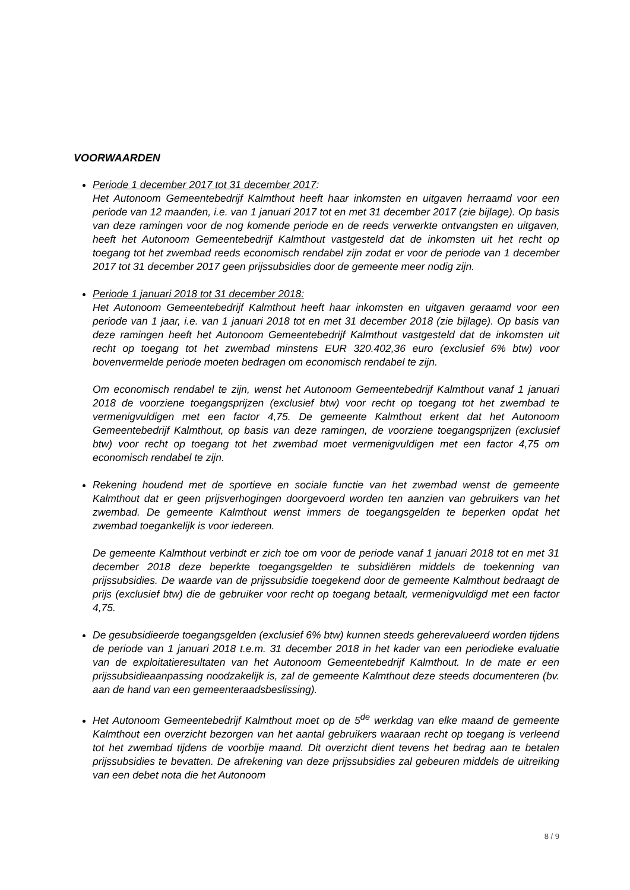VOORWAARDEN
Periode 1 december 2017 tot 31 december 2017:
Het Autonoom Gemeentebedrijf Kalmthout heeft haar inkomsten en uitgaven herraamd voor een periode van 12 maanden, i.e. van 1 januari 2017 tot en met 31 december 2017 (zie bijlage). Op basis van deze ramingen voor de nog komende periode en de reeds verwerkte ontvangsten en uitgaven, heeft het Autonoom Gemeentebedrijf Kalmthout vastgesteld dat de inkomsten uit het recht op toegang tot het zwembad reeds economisch rendabel zijn zodat er voor de periode van 1 december 2017 tot 31 december 2017 geen prijssubsidies door de gemeente meer nodig zijn.
Periode 1 januari 2018 tot 31 december 2018:
Het Autonoom Gemeentebedrijf Kalmthout heeft haar inkomsten en uitgaven geraamd voor een periode van 1 jaar, i.e. van 1 januari 2018 tot en met 31 december 2018 (zie bijlage). Op basis van deze ramingen heeft het Autonoom Gemeentebedrijf Kalmthout vastgesteld dat de inkomsten uit recht op toegang tot het zwembad minstens EUR 320.402,36 euro (exclusief 6% btw) voor bovenvermelde periode moeten bedragen om economisch rendabel te zijn.
Om economisch rendabel te zijn, wenst het Autonoom Gemeentebedrijf Kalmthout vanaf 1 januari 2018 de voorziene toegangsprijzen (exclusief btw) voor recht op toegang tot het zwembad te vermenigvuldigen met een factor 4,75. De gemeente Kalmthout erkent dat het Autonoom Gemeentebedrijf Kalmthout, op basis van deze ramingen, de voorziene toegangsprijzen (exclusief btw) voor recht op toegang tot het zwembad moet vermenigvuldigen met een factor 4,75 om economisch rendabel te zijn.
Rekening houdend met de sportieve en sociale functie van het zwembad wenst de gemeente Kalmthout dat er geen prijsverhogingen doorgevoerd worden ten aanzien van gebruikers van het zwembad. De gemeente Kalmthout wenst immers de toegangsgelden te beperken opdat het zwembad toegankelijk is voor iedereen.
De gemeente Kalmthout verbindt er zich toe om voor de periode vanaf 1 januari 2018 tot en met 31 december 2018 deze beperkte toegangsgelden te subsidiëren middels de toekenning van prijssubsidies. De waarde van de prijssubsidie toegekend door de gemeente Kalmthout bedraagt de prijs (exclusief btw) die de gebruiker voor recht op toegang betaalt, vermenigvuldigd met een factor 4,75.
De gesubsidieerde toegangsgelden (exclusief 6% btw) kunnen steeds geherevalueerd worden tijdens de periode van 1 januari 2018 t.e.m. 31 december 2018 in het kader van een periodieke evaluatie van de exploitatieresultaten van het Autonoom Gemeentebedrijf Kalmthout. In de mate er een prijssubsidieaanpassing noodzakelijk is, zal de gemeente Kalmthout deze steeds documenteren (bv. aan de hand van een gemeenteraadsbeslissing).
Het Autonoom Gemeentebedrijf Kalmthout moet op de 5<sup>de</sup> werkdag van elke maand de gemeente Kalmthout een overzicht bezorgen van het aantal gebruikers waaraan recht op toegang is verleend tot het zwembad tijdens de voorbije maand. Dit overzicht dient tevens het bedrag aan te betalen prijssubsidies te bevatten. De afrekening van deze prijssubsidies zal gebeuren middels de uitreiking van een debet nota die het Autonoom
8 / 9